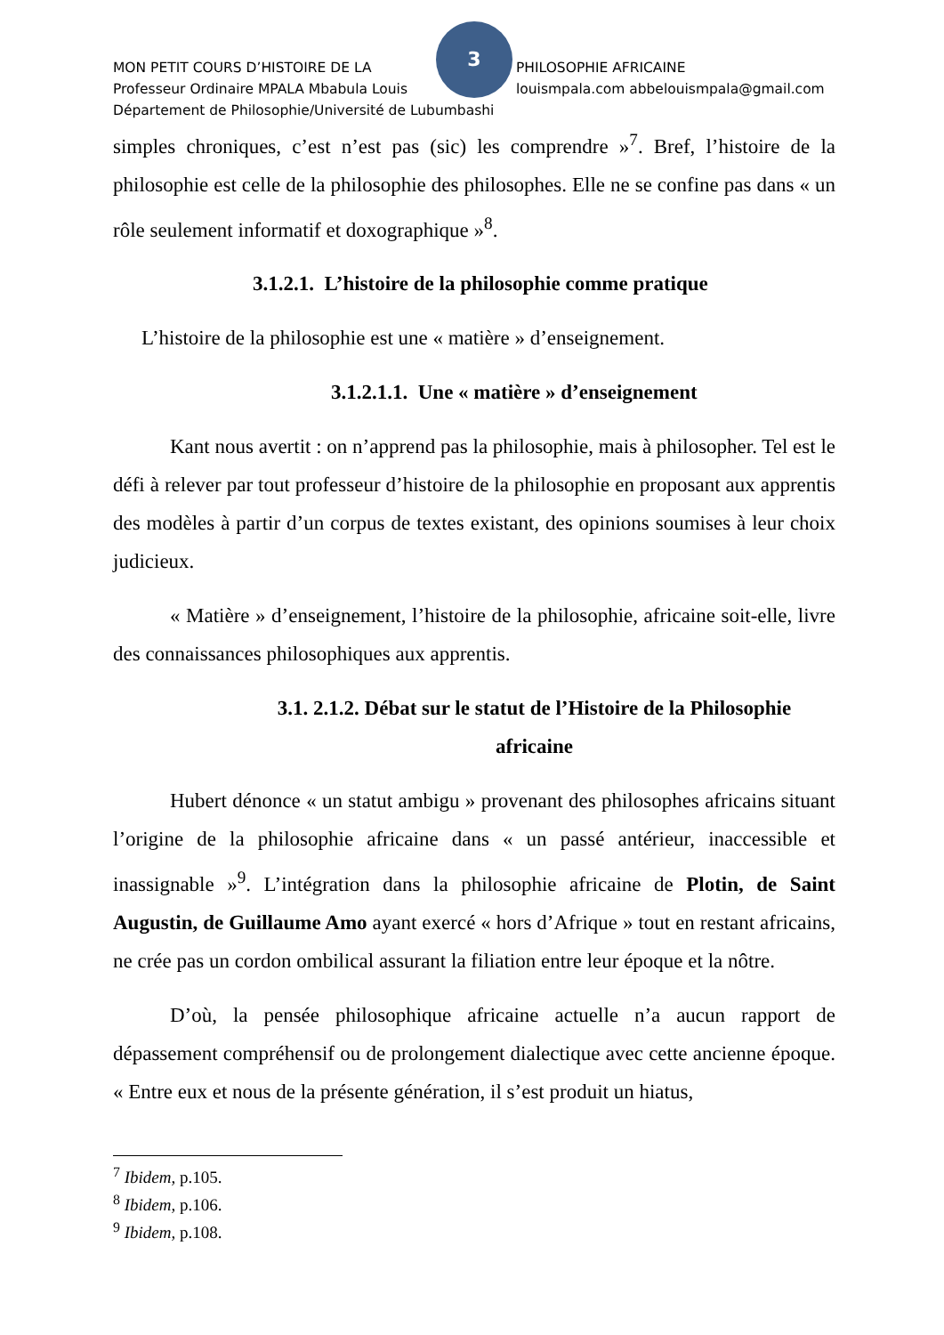3
MON PETIT COURS D’HISTOIRE DE LA PHILOSOPHIE AFRICAINE
Professeur Ordinaire MPALA Mbabula Louis louismpala.com abbelouismpala@gmail.com
Département de Philosophie/Université de Lubumbashi
simples chroniques, c’est n’est pas (sic) les comprendre »<sup>7</sup>. Bref, l’histoire de la philosophie est celle de la philosophie des philosophes. Elle ne se confine pas dans « un rôle seulement informatif et doxographique »<sup>8</sup>.
3.1.2.1. L’histoire de la philosophie comme pratique
L’histoire de la philosophie est une « matière » d’enseignement.
3.1.2.1.1. Une « matière » d’enseignement
Kant nous avertit : on n’apprend pas la philosophie, mais à philosopher. Tel est le défi à relever par tout professeur d’histoire de la philosophie en proposant aux apprentis des modèles à partir d’un corpus de textes existant, des opinions soumises à leur choix judicieux.
« Matière » d’enseignement, l’histoire de la philosophie, africaine soit-elle, livre des connaissances philosophiques aux apprentis.
3.1. 2.1.2. Débat sur le statut de l’Histoire de la Philosophie africaine
Hubert dénonce « un statut ambigu » provenant des philosophes africains situant l’origine de la philosophie africaine dans « un passé antérieur, inaccessible et inassignable »<sup>9</sup>. L’intégration dans la philosophie africaine de Plotin, de Saint Augustin, de Guillaume Amo ayant exercé « hors d’Afrique » tout en restant africains, ne crée pas un cordon ombilical assurant la filiation entre leur époque et la nôtre.
D’où, la pensée philosophique africaine actuelle n’a aucun rapport de dépassement compréhensif ou de prolongement dialectique avec cette ancienne époque. « Entre eux et nous de la présente génération, il s’est produit un hiatus,
<sup>7</sup> Ibidem, p.105.
<sup>8</sup> Ibidem, p.106.
<sup>9</sup> Ibidem, p.108.